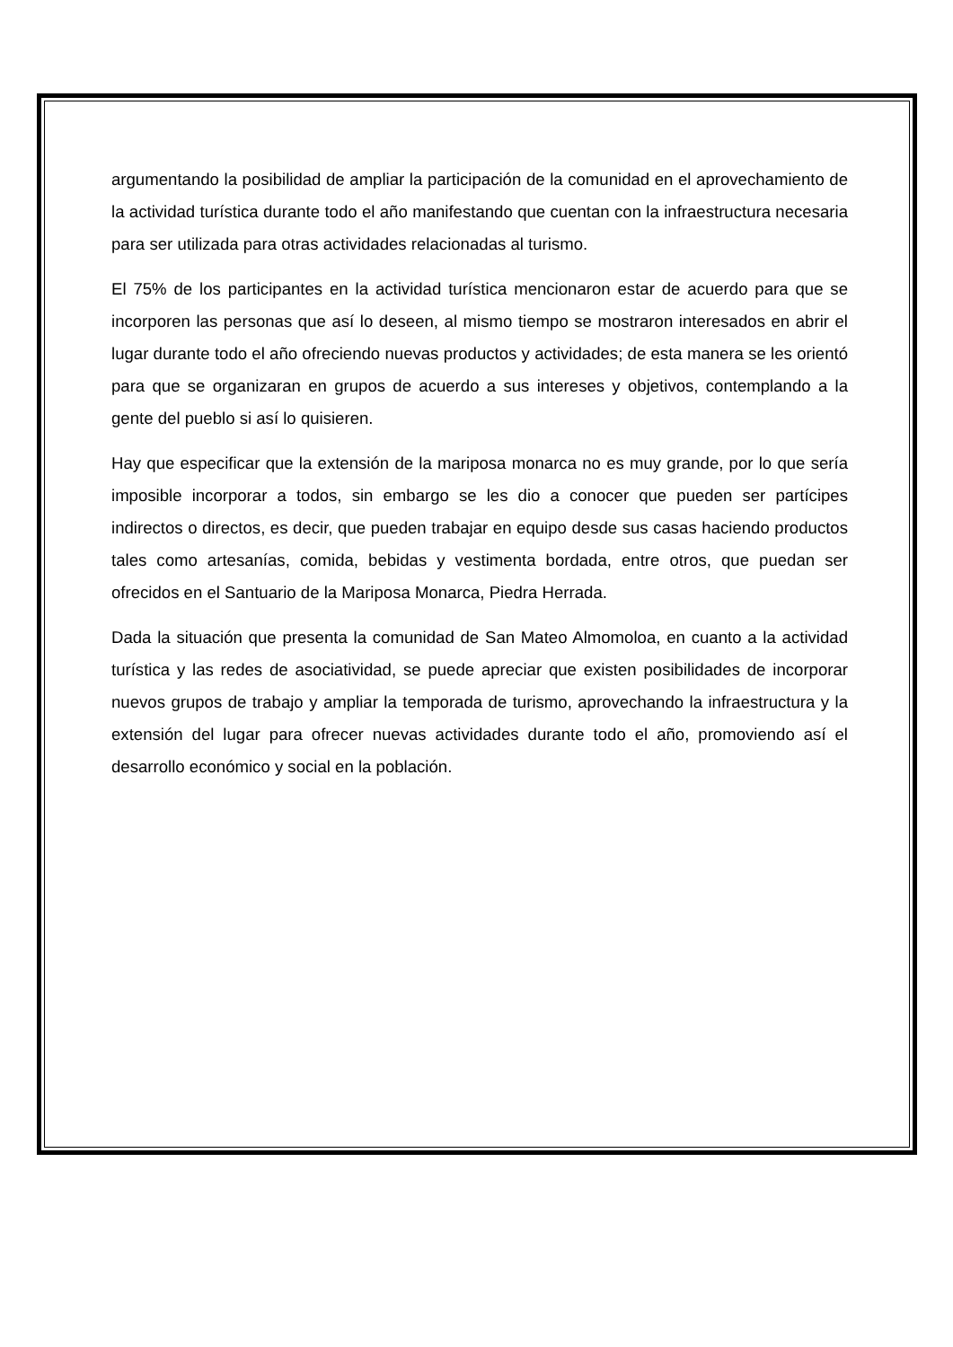argumentando la posibilidad de ampliar la participación de la comunidad en el aprovechamiento de la actividad turística durante todo el año manifestando que cuentan con la infraestructura necesaria para ser utilizada para otras actividades relacionadas al turismo.
El 75% de los participantes en la actividad turística mencionaron estar de acuerdo para que se incorporen las personas que así lo deseen, al mismo tiempo se mostraron interesados en abrir el lugar durante todo el año ofreciendo nuevas productos y actividades; de esta manera se les orientó para que se organizaran en grupos de acuerdo a sus intereses y objetivos, contemplando a la gente del pueblo si así lo quisieren.
Hay que especificar que la extensión de la mariposa monarca no es muy grande, por lo que sería imposible incorporar a todos, sin embargo se les dio a conocer que pueden ser partícipes indirectos o directos, es decir, que pueden trabajar en equipo desde sus casas haciendo productos tales como artesanías, comida, bebidas y vestimenta bordada, entre otros, que puedan ser ofrecidos en el Santuario de la Mariposa Monarca, Piedra Herrada.
Dada la situación que presenta la comunidad de San Mateo Almomoloa, en cuanto a la actividad turística y las redes de asociatividad, se puede apreciar que existen posibilidades de incorporar nuevos grupos de trabajo y ampliar la temporada de turismo, aprovechando la infraestructura y la extensión del lugar para ofrecer nuevas actividades durante todo el año, promoviendo así el desarrollo económico y social en la población.